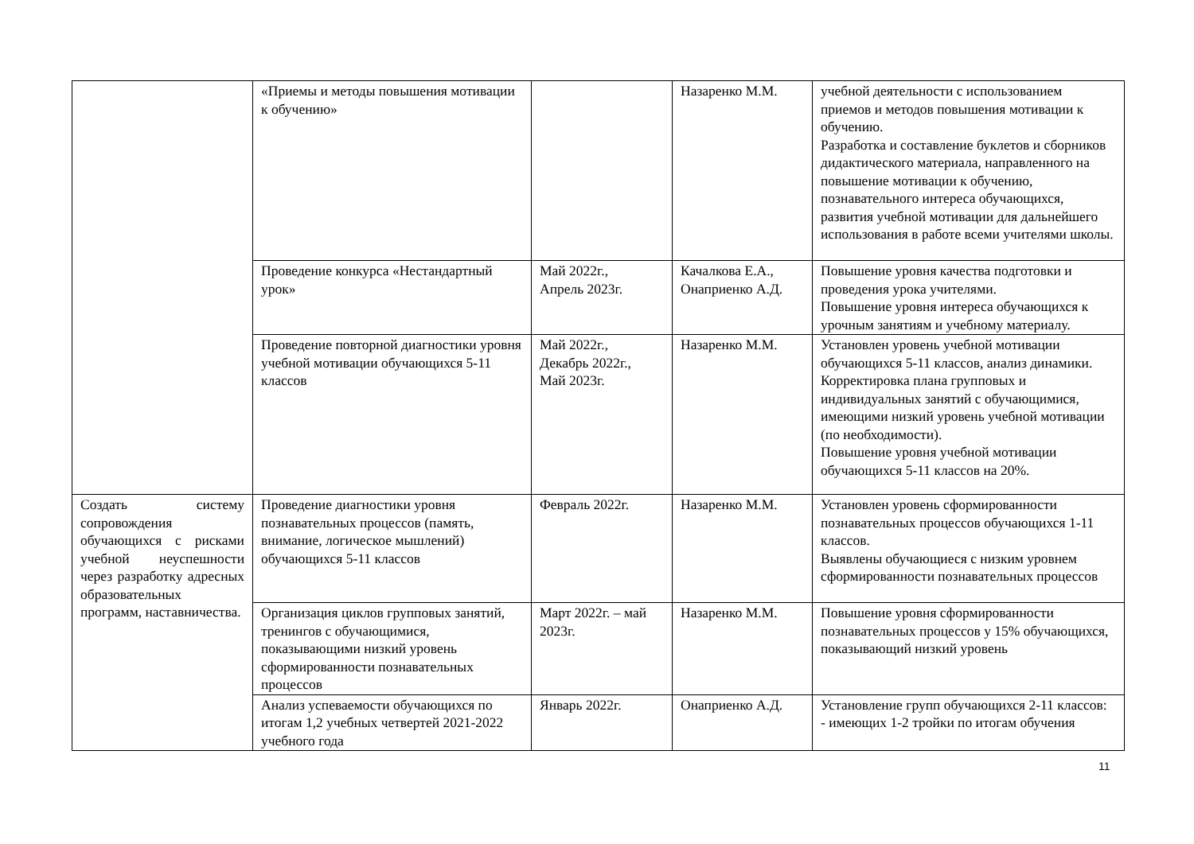| | «Приемы и методы повышения мотивации к обучению» | | Назаренко М.М. | учебной деятельности с использованием приемов и методов повышения мотивации к обучению. Разработка и составление буклетов и сборников дидактического материала, направленного на повышение мотивации к обучению, познавательного интереса обучающихся, развития учебной мотивации для дальнейшего использования в работе всеми учителями школы. |
| | Проведение конкурса «Нестандартный урок» | Май 2022г., Апрель 2023г. | Качалкова Е.А., Онаприенко А.Д. | Повышение уровня качества подготовки и проведения урока учителями. Повышение уровня интереса обучающихся к урочным занятиям и учебному материалу. |
| | Проведение повторной диагностики уровня учебной мотивации обучающихся 5-11 классов | Май 2022г., Декабрь 2022г., Май 2023г. | Назаренко М.М. | Установлен уровень учебной мотивации обучающихся 5-11 классов, анализ динамики. Корректировка плана групповых и индивидуальных занятий с обучающимися, имеющими низкий уровень учебной мотивации (по необходимости). Повышение уровня учебной мотивации обучающихся 5-11 классов на 20%. |
| Создать систему сопровождения обучающихся с рисками учебной неуспешности через разработку адресных образовательных программ, наставничества. | Проведение диагностики уровня познавательных процессов (память, внимание, логическое мышлений) обучающихся 5-11 классов | Февраль 2022г. | Назаренко М.М. | Установлен уровень сформированности познавательных процессов обучающихся 1-11 классов. Выявлены обучающиеся с низким уровнем сформированности познавательных процессов |
| | Организация циклов групповых занятий, тренингов с обучающимися, показывающими низкий уровень сформированности познавательных процессов | Март 2022г. – май 2023г. | Назаренко М.М. | Повышение уровня сформированности познавательных процессов у 15% обучающихся, показывающий низкий уровень |
| | Анализ успеваемости обучающихся по итогам 1,2 учебных четвертей 2021-2022 учебного года | Январь 2022г. | Онаприенко А.Д. | Установление групп обучающихся 2-11 классов: - имеющих 1-2 тройки по итогам обучения |
11